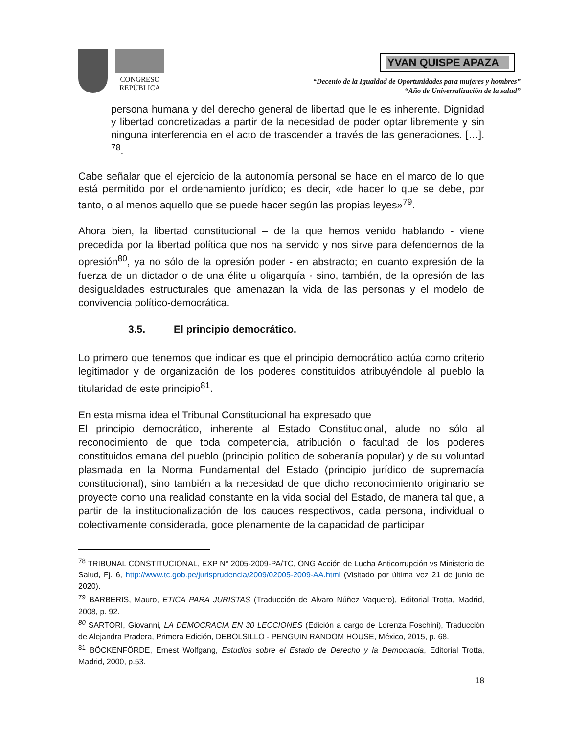CONGRESO
REPÚBLICA
YVAN QUISPE APAZA
“Decenio de la Igualdad de Oportunidades para mujeres y hombres”
“Año de Universalización de la salud”
persona humana y del derecho general de libertad que le es inherente. Dignidad y libertad concretizadas a partir de la necesidad de poder optar libremente y sin ninguna interferencia en el acto de trascender a través de las generaciones. […]. <sup>78</sup>.
Cabe señalar que el ejercicio de la autonomía personal se hace en el marco de lo que está permitido por el ordenamiento jurídico; es decir, «de hacer lo que se debe, por tanto, o al menos aquello que se puede hacer según las propias leyes»<sup>79</sup>.
Ahora bien, la libertad constitucional – de la que hemos venido hablando - viene precedida por la libertad política que nos ha servido y nos sirve para defendernos de la opresión<sup>80</sup>, ya no sólo de la opresión poder - en abstracto; en cuanto expresión de la fuerza de un dictador o de una élite u oligarquía - sino, también, de la opresión de las desigualdades estructurales que amenazan la vida de las personas y el modelo de convivencia político-democrática.
3.5. El principio democrático.
Lo primero que tenemos que indicar es que el principio democrático actúa como criterio legitimador y de organización de los poderes constituidos atribuyéndole al pueblo la titularidad de este principio<sup>81</sup>.
En esta misma idea el Tribunal Constitucional ha expresado que
El principio democrático, inherente al Estado Constitucional, alude no sólo al reconocimiento de que toda competencia, atribución o facultad de los poderes constituidos emana del pueblo (principio político de soberanía popular) y de su voluntad plasmada en la Norma Fundamental del Estado (principio jurídico de supremacía constitucional), sino también a la necesidad de que dicho reconocimiento originario se proyecte como una realidad constante en la vida social del Estado, de manera tal que, a partir de la institucionalización de los cauces respectivos, cada persona, individual o colectivamente considerada, goce plenamente de la capacidad de participar
<sup>78</sup> TRIBUNAL CONSTITUCIONAL, EXP N° 2005-2009-PA/TC, ONG Acción de Lucha Anticorrupción vs Ministerio de Salud, Fj. 6, http://www.tc.gob.pe/jurisprudencia/2009/02005-2009-AA.html (Visitado por última vez 21 de junio de 2020).
<sup>79</sup> BARBERIS, Mauro, ÉTICA PARA JURISTAS (Traducción de Álvaro Núñez Vaquero), Editorial Trotta, Madrid, 2008, p. 92.
<sup>80</sup> SARTORI, Giovanni, LA DEMOCRACIA EN 30 LECCIONES (Edición a cargo de Lorenza Foschini), Traducción de Alejandra Pradera, Primera Edición, DEBOLSILLO - PENGUIN RANDOM HOUSE, México, 2015, p. 68.
<sup>81</sup> BÖCKENFÖRDE, Ernest Wolfgang, Estudios sobre el Estado de Derecho y la Democracia, Editorial Trotta, Madrid, 2000, p.53.
18